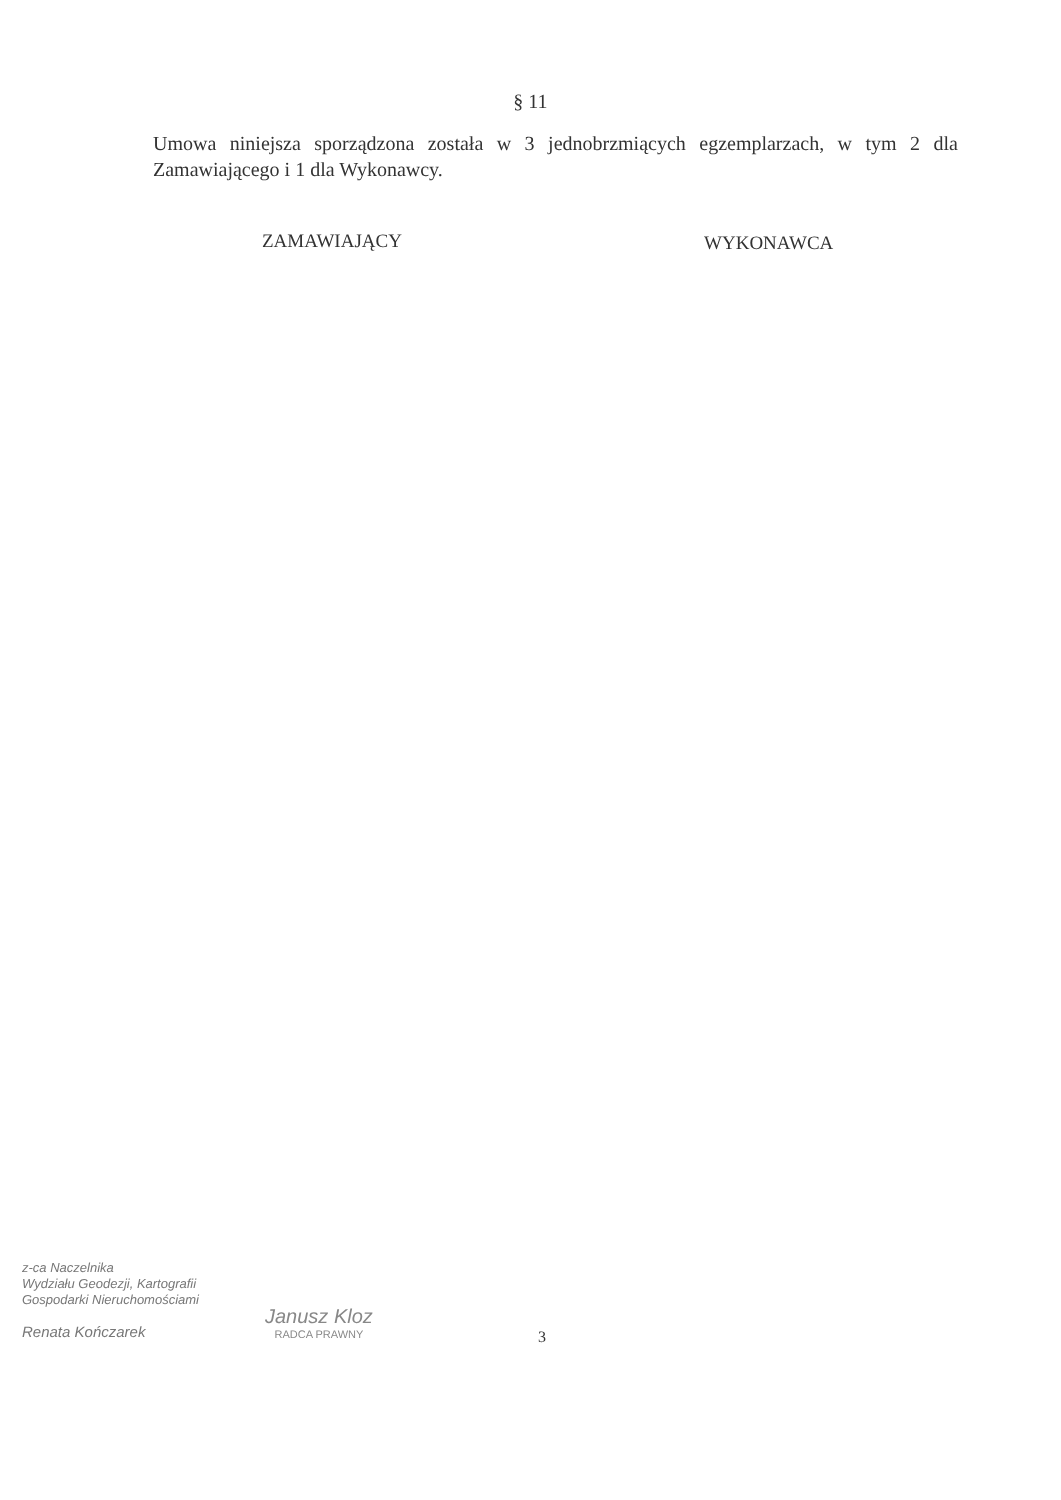§ 11
Umowa niniejsza sporządzona została w 3 jednobrzmiących egzemplarzach, w tym 2 dla Zamawiającego i 1 dla Wykonawcy.
ZAMAWIAJĄCY WYKONAWCA
z-ca Naczelnika
Wydziału Geodezji, Kartografii
Gospodarki Nieruchomościami
Renata Kończarek
Janusz Kloz
RADCA PRAWNY
3